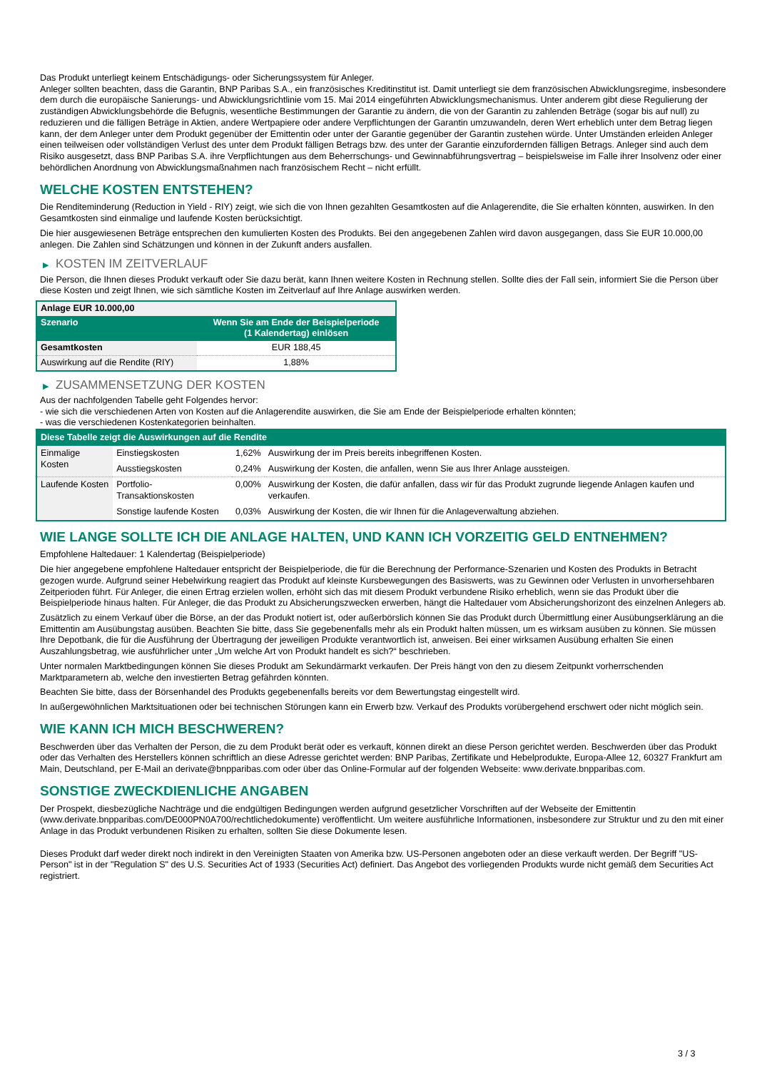Das Produkt unterliegt keinem Entschädigungs- oder Sicherungssystem für Anleger.
Anleger sollten beachten, dass die Garantin, BNP Paribas S.A., ein französisches Kreditinstitut ist. Damit unterliegt sie dem französischen Abwicklungsregime, insbesondere dem durch die europäische Sanierungs- und Abwicklungsrichtlinie vom 15. Mai 2014 eingeführten Abwicklungsmechanismus. Unter anderem gibt diese Regulierung der zuständigen Abwicklungsbehörde die Befugnis, wesentliche Bestimmungen der Garantie zu ändern, die von der Garantin zu zahlenden Beträge (sogar bis auf null) zu reduzieren und die fälligen Beträge in Aktien, andere Wertpapiere oder andere Verpflichtungen der Garantin umzuwandeln, deren Wert erheblich unter dem Betrag liegen kann, der dem Anleger unter dem Produkt gegenüber der Emittentin oder unter der Garantie gegenüber der Garantin zustehen würde. Unter Umständen erleiden Anleger einen teilweisen oder vollständigen Verlust des unter dem Produkt fälligen Betrags bzw. des unter der Garantie einzufordernden fälligen Betrags. Anleger sind auch dem Risiko ausgesetzt, dass BNP Paribas S.A. ihre Verpflichtungen aus dem Beherrschungs- und Gewinnabführungsvertrag – beispielsweise im Falle ihrer Insolvenz oder einer behördlichen Anordnung von Abwicklungsmaßnahmen nach französischem Recht – nicht erfüllt.
WELCHE KOSTEN ENTSTEHEN?
Die Renditeminderung (Reduction in Yield - RIY) zeigt, wie sich die von Ihnen gezahlten Gesamtkosten auf die Anlagerendite, die Sie erhalten könnten, auswirken. In den Gesamtkosten sind einmalige und laufende Kosten berücksichtigt.
Die hier ausgewiesenen Beträge entsprechen den kumulierten Kosten des Produkts. Bei den angegebenen Zahlen wird davon ausgegangen, dass Sie EUR 10.000,00 anlegen. Die Zahlen sind Schätzungen und können in der Zukunft anders ausfallen.
▶ KOSTEN IM ZEITVERLAUF
Die Person, die Ihnen dieses Produkt verkauft oder Sie dazu berät, kann Ihnen weitere Kosten in Rechnung stellen. Sollte dies der Fall sein, informiert Sie die Person über diese Kosten und zeigt Ihnen, wie sich sämtliche Kosten im Zeitverlauf auf Ihre Anlage auswirken werden.
| Anlage EUR 10.000,00 | |
| --- | --- |
| Szenario | Wenn Sie am Ende der Beispielperiode (1 Kalendertag) einlösen |
| Gesamtkosten | EUR 188,45 |
| Auswirkung auf die Rendite (RIY) | 1,88% |
▶ ZUSAMMENSETZUNG DER KOSTEN
Aus der nachfolgenden Tabelle geht Folgendes hervor:
- wie sich die verschiedenen Arten von Kosten auf die Anlagerendite auswirken, die Sie am Ende der Beispielperiode erhalten könnten;
- was die verschiedenen Kostenkategorien beinhalten.
| Diese Tabelle zeigt die Auswirkungen auf die Rendite | | | |
| Einmalige Kosten | Einstiegskosten | 1,62% | Auswirkung der im Preis bereits inbegriffenen Kosten. |
| | Ausstiegskosten | 0,24% | Auswirkung der Kosten, die anfallen, wenn Sie aus Ihrer Anlage aussteigen. |
| Laufende Kosten | Portfolio-Transaktionskosten | 0,00% | Auswirkung der Kosten, die dafür anfallen, dass wir für das Produkt zugrunde liegende Anlagen kaufen und verkaufen. |
| | Sonstige laufende Kosten | 0,03% | Auswirkung der Kosten, die wir Ihnen für die Anlageverwaltung abziehen. |
WIE LANGE SOLLTE ICH DIE ANLAGE HALTEN, UND KANN ICH VORZEITIG GELD ENTNEHMEN?
Empfohlene Haltedauer: 1 Kalendertag (Beispielperiode)
Die hier angegebene empfohlene Haltedauer entspricht der Beispielperiode, die für die Berechnung der Performance-Szenarien und Kosten des Produkts in Betracht gezogen wurde. Aufgrund seiner Hebelwirkung reagiert das Produkt auf kleinste Kursbewegungen des Basiswerts, was zu Gewinnen oder Verlusten in unvorhersehbaren Zeitperioden führt. Für Anleger, die einen Ertrag erzielen wollen, erhöht sich das mit diesem Produkt verbundene Risiko erheblich, wenn sie das Produkt über die Beispielperiode hinaus halten. Für Anleger, die das Produkt zu Absicherungszwecken erwerben, hängt die Haltedauer vom Absicherungshorizont des einzelnen Anlegers ab.
Zusätzlich zu einem Verkauf über die Börse, an der das Produkt notiert ist, oder außerbörslich können Sie das Produkt durch Übermittlung einer Ausübungserklärung an die Emittentin am Ausübungstag ausüben. Beachten Sie bitte, dass Sie gegebenenfalls mehr als ein Produkt halten müssen, um es wirksam ausüben zu können. Sie müssen Ihre Depotbank, die für die Ausführung der Übertragung der jeweiligen Produkte verantwortlich ist, anweisen. Bei einer wirksamen Ausübung erhalten Sie einen Auszahlungsbetrag, wie ausführlicher unter „Um welche Art von Produkt handelt es sich?“ beschrieben.
Unter normalen Marktbedingungen können Sie dieses Produkt am Sekundärmarkt verkaufen. Der Preis hängt von den zu diesem Zeitpunkt vorherrschenden Marktparametern ab, welche den investierten Betrag gefährden könnten.
Beachten Sie bitte, dass der Börsenhandel des Produkts gegebenenfalls bereits vor dem Bewertungstag eingestellt wird.
In außergewöhnlichen Marktsituationen oder bei technischen Störungen kann ein Erwerb bzw. Verkauf des Produkts vorübergehend erschwert oder nicht möglich sein.
WIE KANN ICH MICH BESCHWEREN?
Beschwerden über das Verhalten der Person, die zu dem Produkt berät oder es verkauft, können direkt an diese Person gerichtet werden. Beschwerden über das Produkt oder das Verhalten des Herstellers können schriftlich an diese Adresse gerichtet werden: BNP Paribas, Zertifikate und Hebelprodukte, Europa-Allee 12, 60327 Frankfurt am Main, Deutschland, per E-Mail an derivate@bnpparibas.com oder über das Online-Formular auf der folgenden Webseite: www.derivate.bnpparibas.com.
SONSTIGE ZWECKDIENLICHE ANGABEN
Der Prospekt, diesbezügliche Nachträge und die endgültigen Bedingungen werden aufgrund gesetzlicher Vorschriften auf der Webseite der Emittentin (www.derivate.bnpparibas.com/DE000PN0A700/rechtlichedokumente) veröffentlicht. Um weitere ausführliche Informationen, insbesondere zur Struktur und zu den mit einer Anlage in das Produkt verbundenen Risiken zu erhalten, sollten Sie diese Dokumente lesen.
Dieses Produkt darf weder direkt noch indirekt in den Vereinigten Staaten von Amerika bzw. US-Personen angeboten oder an diese verkauft werden. Der Begriff "US-Person" ist in der "Regulation S" des U.S. Securities Act of 1933 (Securities Act) definiert. Das Angebot des vorliegenden Produkts wurde nicht gemäß dem Securities Act registriert.
3 / 3